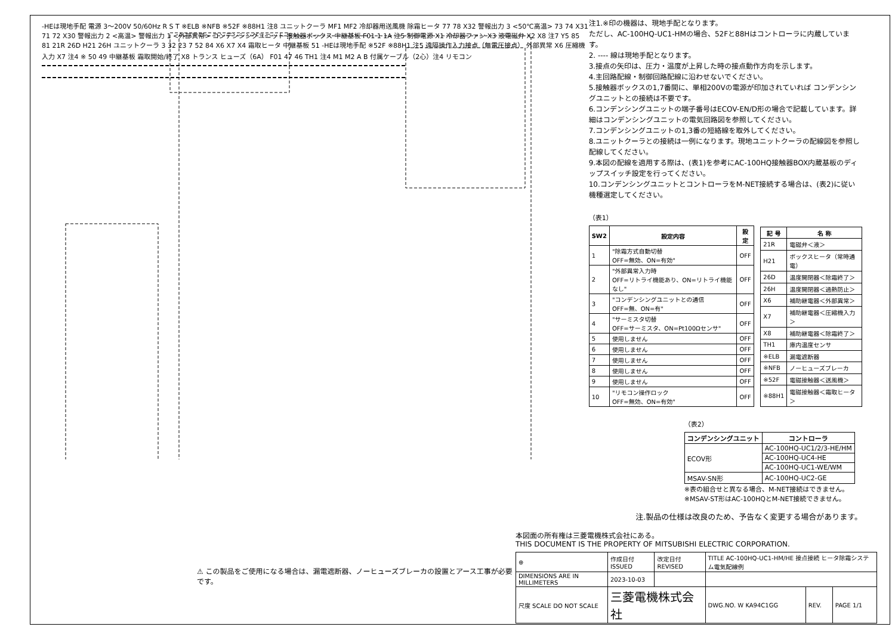-HEは現地手配 電源 3～200V 50/60Hz R S T ※ELB ※NFB ※52F ※88H1 注8 ユニットクーラ MF1 MF2 冷却器用送風機 除霜ヒータ 77 78 X32 警報出力 3 <50℃高温> 73 74 X31 71 72 X30 警報出力 2 <高温> 警報出力 1 <外部異常> コンデンシングユニット 接触器ボックス 中継基板 F01 1 1A 注5 制御電源 X1 冷却器ファン X3 液電磁弁 X2 X8 注7 Y5 85 81 21R 26D H21 26H ユニットクーラ 3 32 23 7 52 84 X6 X7 X4 霜取ヒータ 中継基板 51 -HEは現地手配 ※52F ※88H1 注5 遠隔操作入力接点（無電圧接点） 外部異常 X6 圧縮機入力 X7 注4 ※ 50 49 中継基板 霜取開始/終了 X8 トランス ヒューズ（6A） F01 47 46 TH1 注4 M1 M2 A B 付属ケーブル（2心）注4 リモコン
注1.※印の機器は、現地手配となります。
ただし、AC-100HQ-UC1-HMの場合、52Fと88Hはコントローラに内蔵しています。
2. ---- 線は現地手配となります。
3.接点の矢印は、圧力・温度が上昇した時の接点動作方向を示します。
4.主回路配線・制御回路配線に沿わせないでください。
5.接触器ボックスの1,7番間に、単相200Vの電源が印加されていれば コンデンシングユニットとの接続は不要です。
6.コンデンシングユニットの端子番号はECOV-EN/D形の場合で記載しています。詳細はコンデンシングユニットの電気回路図を参照してください。
7.コンデンシングユニットの1,3番の短絡線を取外してください。
8.ユニットクーラとの接続は一例になります。現地ユニットクーラの配線図を参照し配線してください。
9.本図の配線を適用する際は、(表1)を参考にAC-100HQ接触器BOX内蔵基板のディップスイッチ設定を行ってください。
10.コンデンシングユニットとコントローラをM-NET接続する場合は、(表2)に従い機種選定してください。
（表1）
| SW2 | 設定内容 | 設定 |
| --- | --- | --- |
| 1 | "除霜方式自動切替 OFF=無効、ON=有効" | OFF |
| 2 | "外部異常入力時 OFF=リトライ機能あり、ON=リトライ機能なし" | OFF |
| 3 | "コンデンシングユニットとの通信 OFF=無、ON=有" | OFF |
| 4 | "サーミスタ切替 OFF=サーミスタ、ON=Pt100Ωセンサ" | OFF |
| 5 | 使用しません | OFF |
| 6 | 使用しません | OFF |
| 7 | 使用しません | OFF |
| 8 | 使用しません | OFF |
| 9 | 使用しません | OFF |
| 10 | "リモコン操作ロック OFF=無効、ON=有効" | OFF |
| 記 号 | 名 称 |
| --- | --- |
| 21R | 電磁弁＜液＞ |
| H21 | ボックスヒータ（常時通電） |
| 26D | 温度開閉器＜除霜終了＞ |
| 26H | 温度開閉器＜過熱防止＞ |
| X6 | 補助継電器＜外部異常＞ |
| X7 | 補助継電器＜圧縮機入力＞ |
| X8 | 補助継電器＜除霜終了＞ |
| TH1 | 庫内温度センサ |
| ※ELB | 漏電遮断器 |
| ※NFB | ノーヒューズブレーカ |
| ※52F | 電磁接触器＜送風機＞ |
| ※88H1 | 電磁接触器＜霜取ヒータ＞ |
（表2）
| コンデンシングユニット | コントローラ |
| --- | --- |
| ECOV形 | AC-100HQ-UC1/2/3-HE/HM |
| | AC-100HQ-UC4-HE |
| | AC-100HQ-UC1-WE/WM |
| MSAV-SN形 | AC-100HQ-UC2-GE |
※表の組合せと異なる場合、M-NET接続はできません。
※MSAV-ST形はAC-100HQとM-NET接続できません。
注.製品の仕様は改良のため、予告なく変更する場合があります。
⚠ この製品をご使用になる場合は、漏電遮断器、ノーヒューズブレーカの設置とアース工事が必要です。
本図面の所有権は三菱電機株式会社にある。
THIS DOCUMENT IS THE PROPERTY OF MITSUBISHI ELECTRIC CORPORATION.
| ⊕ | 作成日付 ISSUED | 改定日付 REVISED | TITLE AC-100HQ-UC1-HM/HE 接点接続 ヒータ除霜システム電気配線例 | | |
| DIMENSIONS ARE IN MILLIMETERS | 2023-10-03 | | | | |
| 尺度 SCALE DO NOT SCALE | 三菱電機株式会社 | | DWG.NO. W KA94C1GG | REV. | PAGE 1/1 |